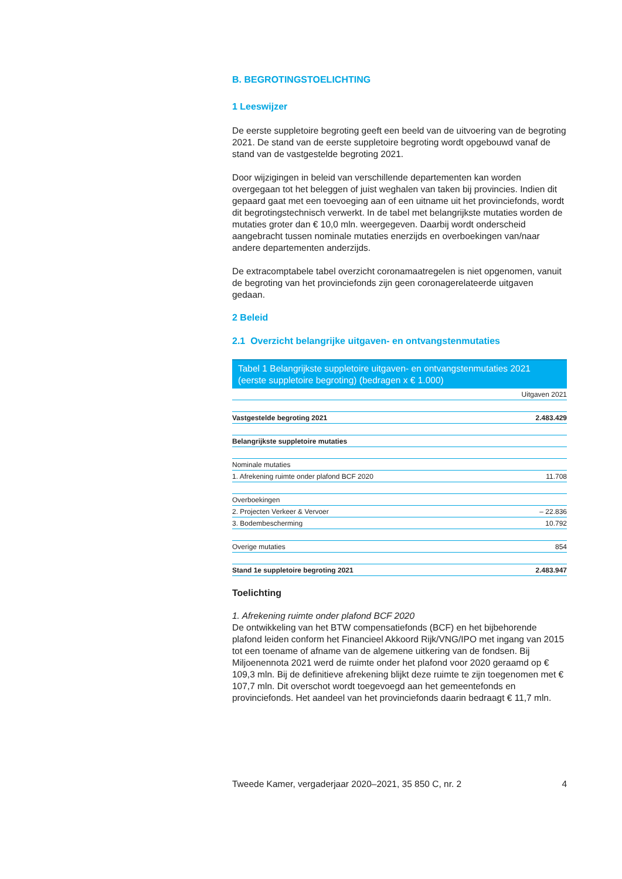B. BEGROTINGSTOELICHTING
1 Leeswijzer
De eerste suppletoire begroting geeft een beeld van de uitvoering van de begroting 2021. De stand van de eerste suppletoire begroting wordt opgebouwd vanaf de stand van de vastgestelde begroting 2021.
Door wijzigingen in beleid van verschillende departementen kan worden overgegaan tot het beleggen of juist weghalen van taken bij provincies. Indien dit gepaard gaat met een toevoeging aan of een uitname uit het provinciefonds, wordt dit begrotingstechnisch verwerkt. In de tabel met belangrijkste mutaties worden de mutaties groter dan € 10,0 mln. weergegeven. Daarbij wordt onderscheid aangebracht tussen nominale mutaties enerzijds en overboekingen van/naar andere departementen anderzijds.
De extracomptabele tabel overzicht coronamaatregelen is niet opgenomen, vanuit de begroting van het provinciefonds zijn geen coronagerelateerde uitgaven gedaan.
2 Beleid
2.1 Overzicht belangrijke uitgaven- en ontvangstenmutaties
Tabel 1 Belangrijkste suppletoire uitgaven- en ontvangstenmutaties 2021 (eerste suppletoire begroting) (bedragen x € 1.000)
| | Uitgaven 2021 |
| --- | --- |
| Vastgestelde begroting 2021 | 2.483.429 |
| Belangrijkste suppletoire mutaties | |
| Nominale mutaties | |
| 1. Afrekening ruimte onder plafond BCF 2020 | 11.708 |
| Overboekingen | |
| 2. Projecten Verkeer & Vervoer | – 22.836 |
| 3. Bodembescherming | 10.792 |
| Overige mutaties | 854 |
| Stand 1e suppletoire begroting 2021 | 2.483.947 |
Toelichting
1. Afrekening ruimte onder plafond BCF 2020
De ontwikkeling van het BTW compensatiefonds (BCF) en het bijbehorende plafond leiden conform het Financieel Akkoord Rijk/VNG/IPO met ingang van 2015 tot een toename of afname van de algemene uitkering van de fondsen. Bij Miljoenennota 2021 werd de ruimte onder het plafond voor 2020 geraamd op € 109,3 mln. Bij de definitieve afrekening blijkt deze ruimte te zijn toegenomen met € 107,7 mln. Dit overschot wordt toegevoegd aan het gemeentefonds en provinciefonds. Het aandeel van het provinciefonds daarin bedraagt € 11,7 mln.
Tweede Kamer, vergaderjaar 2020–2021, 35 850 C, nr. 2 4